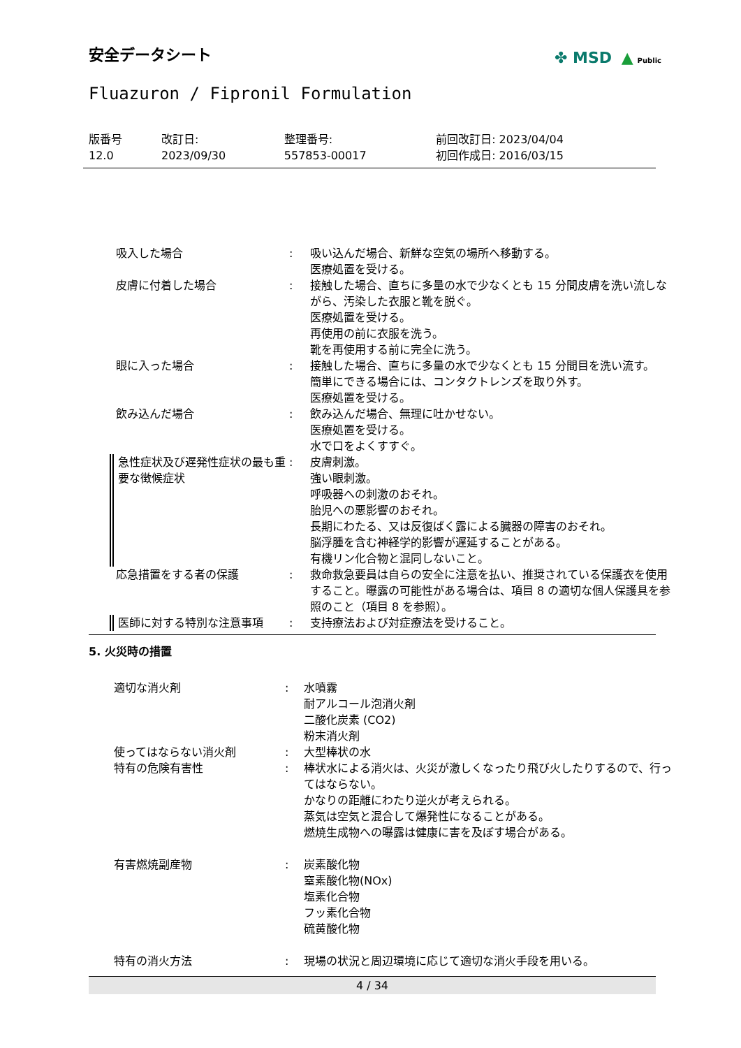安全データシート
✤ MSD ▲ Public
Fluazuron / Fipronil Formulation
| 版番号 12.0 | 改訂日: 2023/09/30 | 整理番号: 557853-00017 | 前回改訂日: 2023/04/04 初回作成日: 2016/03/15 |
| 吸入した場合 | : | 吸い込んだ場合、新鮮な空気の場所へ移動する。 医療処置を受ける。 |
| 皮膚に付着した場合 | : | 接触した場合、直ちに多量の水で少なくとも 15 分間皮膚を洗い流しながら、汚染した衣服と靴を脱ぐ。 医療処置を受ける。 再使用の前に衣服を洗う。 靴を再使用する前に完全に洗う。 |
| 眼に入った場合 | : | 接触した場合、直ちに多量の水で少なくとも 15 分間目を洗い流す。 簡単にできる場合には、コンタクトレンズを取り外す。 医療処置を受ける。 |
| 飲み込んだ場合 | : | 飲み込んだ場合、無理に吐かせない。 医療処置を受ける。 水で口をよくすすぐ。 |
| 急性症状及び遅発性症状の最も重要な徴候症状 | : | 皮膚刺激。 強い眼刺激。 呼吸器への刺激のおそれ。 胎児への悪影響のおそれ。 長期にわたる、又は反復ばく露による臓器の障害のおそれ。 脳浮腫を含む神経学的影響が遅延することがある。 有機リン化合物と混同しないこと。 |
| 応急措置をする者の保護 | : | 救命救急要員は自らの安全に注意を払い、推奨されている保護衣を使用すること。曝露の可能性がある場合は、項目 8 の適切な個人保護具を参照のこと（項目 8 を参照）。 |
| 医師に対する特別な注意事項 | : | 支持療法および対症療法を受けること。 |
5. 火災時の措置
| 適切な消火剤 | : | 水噴霧 耐アルコール泡消火剤 二酸化炭素 (CO2) 粉末消火剤 |
| 使ってはならない消火剤 | : | 大型棒状の水 |
| 特有の危険有害性 | : | 棒状水による消火は、火災が激しくなったり飛び火したりするので、行ってはならない。 かなりの距離にわたり逆火が考えられる。 蒸気は空気と混合して爆発性になることがある。 燃焼生成物への曝露は健康に害を及ぼす場合がある。 |
| 有害燃焼副産物 | : | 炭素酸化物 窒素酸化物(NOx) 塩素化合物 フッ素化合物 硫黄酸化物 |
| 特有の消火方法 | : | 現場の状況と周辺環境に応じて適切な消火手段を用いる。 |
4 / 34